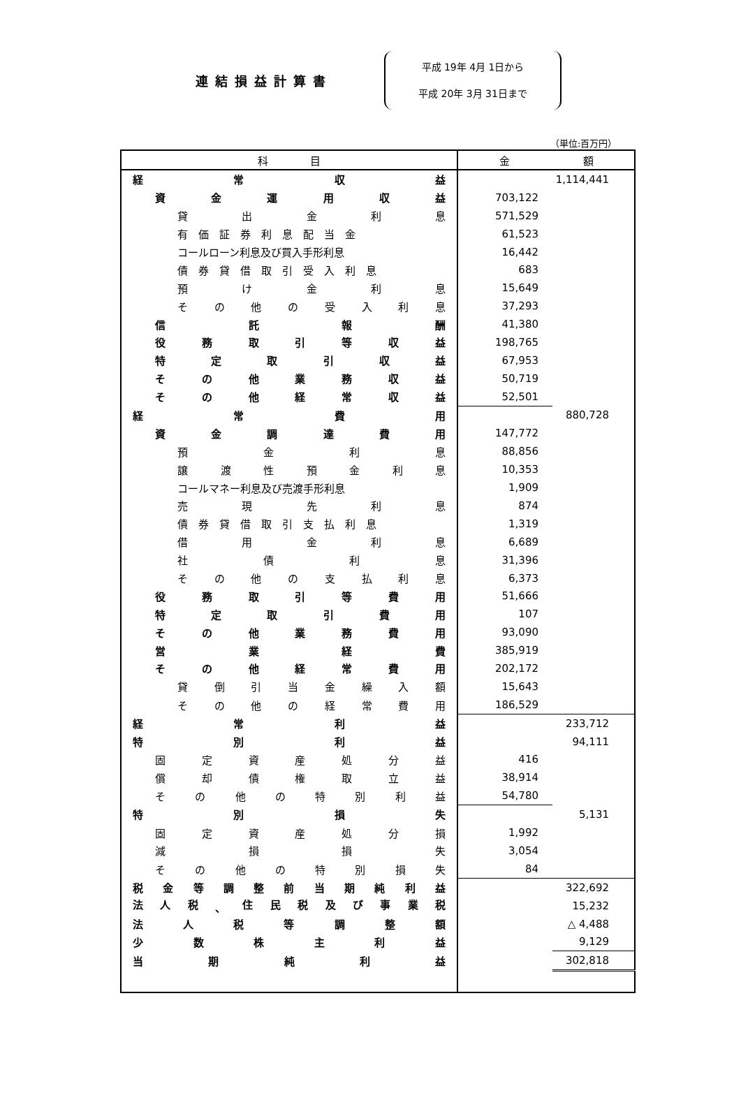連結損益計算書
平成 19年 4月 1日から
平成 20年 3月 31日まで
（単位:百万円）
| 科 目 | 金 額 | |
| --- | --- | --- |
| 経 常 収 益 | | 1,114,441 |
| 資 金 運 用 収 益 | 703,122 | |
| 貸 出 金 利 息 | 571,529 | |
| 有 価 証 券 利 息 配 当 金 | 61,523 | |
| コールローン利息及び買入手形利息 | 16,442 | |
| 債 券 貸 借 取 引 受 入 利 息 | 683 | |
| 預 け 金 利 息 | 15,649 | |
| そ の 他 の 受 入 利 息 | 37,293 | |
| 信 託 報 酬 | 41,380 | |
| 役 務 取 引 等 収 益 | 198,765 | |
| 特 定 取 引 収 益 | 67,953 | |
| そ の 他 業 務 収 益 | 50,719 | |
| そ の 他 経 常 収 益 | 52,501 | |
| 経 常 費 用 | | 880,728 |
| 資 金 調 達 費 用 | 147,772 | |
| 預 金 利 息 | 88,856 | |
| 譲 渡 性 預 金 利 息 | 10,353 | |
| コールマネー利息及び売渡手形利息 | 1,909 | |
| 売 現 先 利 息 | 874 | |
| 債 券 貸 借 取 引 支 払 利 息 | 1,319 | |
| 借 用 金 利 息 | 6,689 | |
| 社 債 利 息 | 31,396 | |
| そ の 他 の 支 払 利 息 | 6,373 | |
| 役 務 取 引 等 費 用 | 51,666 | |
| 特 定 取 引 費 用 | 107 | |
| そ の 他 業 務 費 用 | 93,090 | |
| 営 業 経 費 | 385,919 | |
| そ の 他 経 常 費 用 | 202,172 | |
| 貸 倒 引 当 金 繰 入 額 | 15,643 | |
| そ の 他 の 経 常 費 用 | 186,529 | |
| 経 常 利 益 | | 233,712 |
| 特 別 利 益 | | 94,111 |
| 固 定 資 産 処 分 益 | 416 | |
| 償 却 債 権 取 立 益 | 38,914 | |
| そ の 他 の 特 別 利 益 | 54,780 | |
| 特 別 損 失 | | 5,131 |
| 固 定 資 産 処 分 損 | 1,992 | |
| 減 損 損 失 | 3,054 | |
| そ の 他 の 特 別 損 失 | 84 | |
| 税 金 等 調 整 前 当 期 純 利 益 | | 322,692 |
| 法 人 税 、 住 民 税 及 び 事 業 税 | | 15,232 |
| 法 人 税 等 調 整 額 | | △ 4,488 |
| 少 数 株 主 利 益 | | 9,129 |
| 当 期 純 利 益 | | 302,818 |